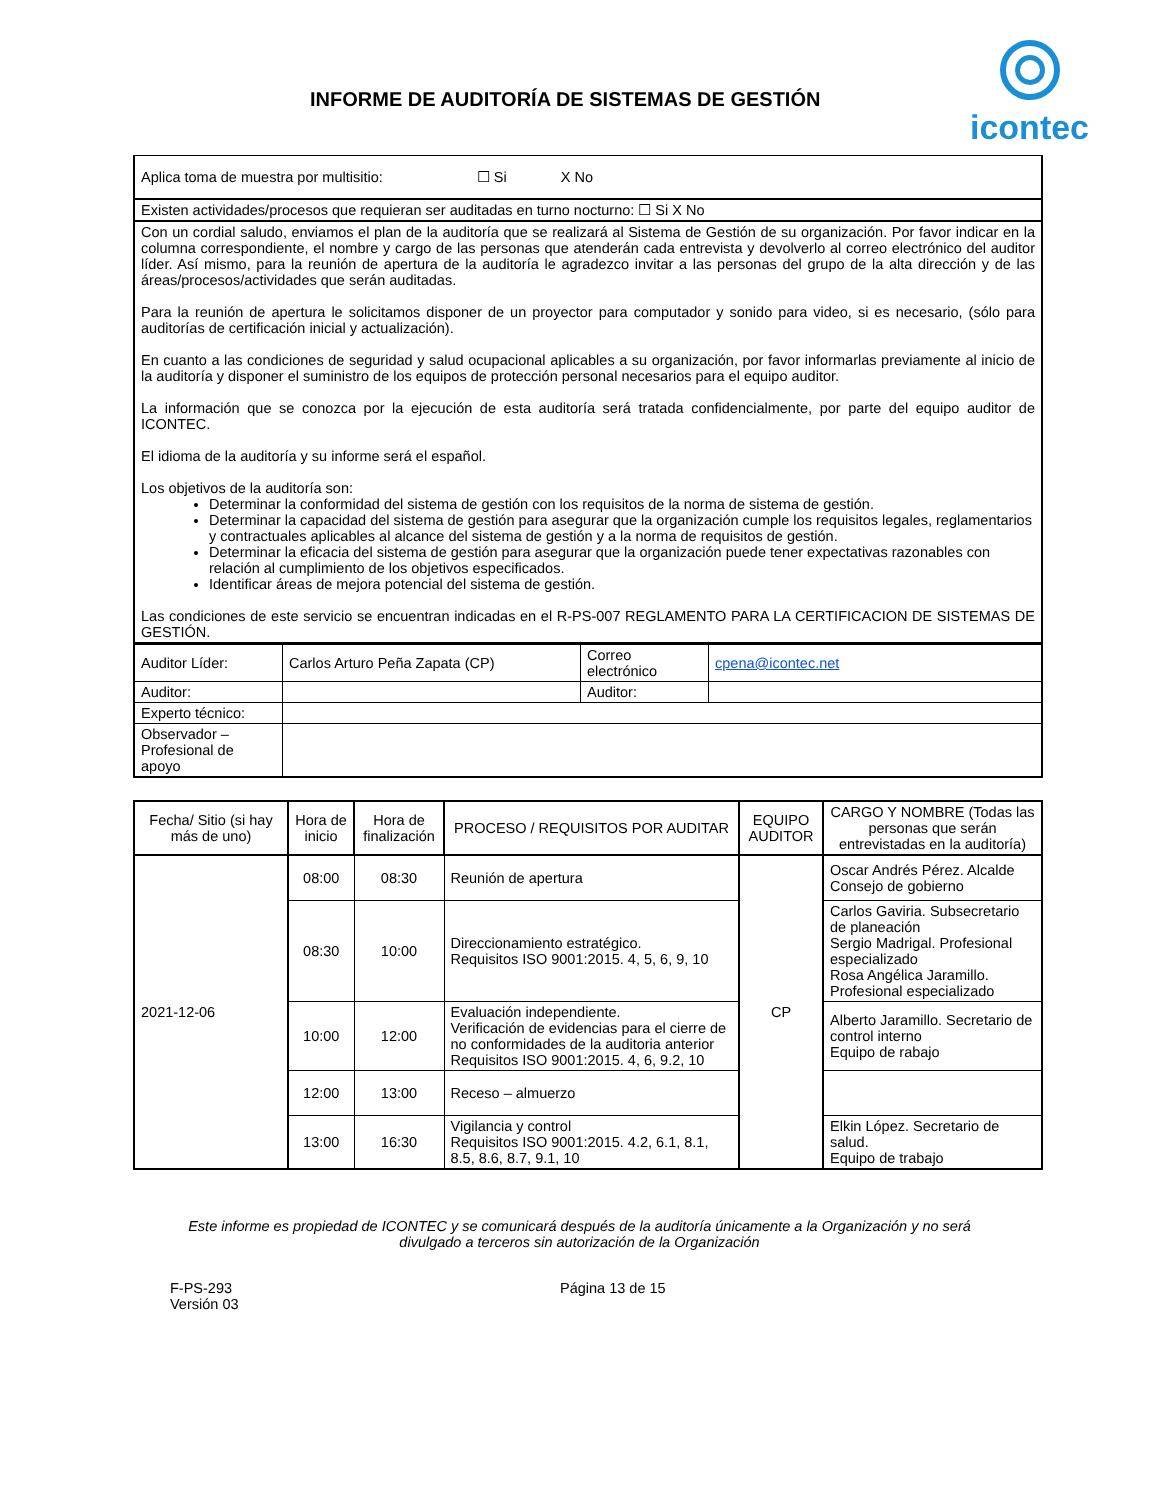INFORME DE AUDITORÍA DE SISTEMAS DE GESTIÓN
icontec
| Aplica toma de muestra por multisitio: ☐ Si X No |
| Existen actividades/procesos que requieran ser auditadas en turno nocturno: ☐ Si X No |
| Con un cordial saludo, enviamos el plan de la auditoría que se realizará al Sistema de Gestión de su organización. Por favor indicar en la columna correspondiente, el nombre y cargo de las personas que atenderán cada entrevista y devolverlo al correo electrónico del auditor líder. Así mismo, para la reunión de apertura de la auditoría le agradezco invitar a las personas del grupo de la alta dirección y de las áreas/procesos/actividades que serán auditadas. Para la reunión de apertura le solicitamos disponer de un proyector para computador y sonido para video, si es necesario, (sólo para auditorías de certificación inicial y actualización). En cuanto a las condiciones de seguridad y salud ocupacional aplicables a su organización, por favor informarlas previamente al inicio de la auditoría y disponer el suministro de los equipos de protección personal necesarios para el equipo auditor. La información que se conozca por la ejecución de esta auditoría será tratada confidencialmente, por parte del equipo auditor de ICONTEC. El idioma de la auditoría y su informe será el español. Los objetivos de la auditoría son: Determinar la conformidad del sistema de gestión con los requisitos de la norma de sistema de gestión. Determinar la capacidad del sistema de gestión para asegurar que la organización cumple los requisitos legales, reglamentarios y contractuales aplicables al alcance del sistema de gestión y a la norma de requisitos de gestión. Determinar la eficacia del sistema de gestión para asegurar que la organización puede tener expectativas razonables con relación al cumplimiento de los objetivos especificados. Identificar áreas de mejora potencial del sistema de gestión. Las condiciones de este servicio se encuentran indicadas en el R-PS-007 REGLAMENTO PARA LA CERTIFICACION DE SISTEMAS DE GESTIÓN. |
| Auditor Líder: | Carlos Arturo Peña Zapata (CP) | Correo electrónico | cpena@icontec.net |
| Auditor: | | Auditor: | |
| Experto técnico: | | | |
| Observador – Profesional de apoyo | | | |
| Fecha/ Sitio (si hay más de uno) | Hora de inicio | Hora de finalización | PROCESO / REQUISITOS POR AUDITAR | EQUIPO AUDITOR | CARGO Y NOMBRE (Todas las personas que serán entrevistadas en la auditoría) |
| --- | --- | --- | --- | --- | --- |
| 2021-12-06 | 08:00 | 08:30 | Reunión de apertura | CP | Oscar Andrés Pérez. Alcalde Consejo de gobierno |
| | 08:30 | 10:00 | Direccionamiento estratégico. Requisitos ISO 9001:2015. 4, 5, 6, 9, 10 | | Carlos Gaviria. Subsecretario de planeación Sergio Madrigal. Profesional especializado Rosa Angélica Jaramillo. Profesional especializado |
| | 10:00 | 12:00 | Evaluación independiente. Verificación de evidencias para el cierre de no conformidades de la auditoria anterior Requisitos ISO 9001:2015. 4, 6, 9.2, 10 | | Alberto Jaramillo. Secretario de control interno Equipo de rabajo |
| | 12:00 | 13:00 | Receso – almuerzo | | |
| | 13:00 | 16:30 | Vigilancia y control Requisitos ISO 9001:2015. 4.2, 6.1, 8.1, 8.5, 8.6, 8.7, 9.1, 10 | | Elkin López. Secretario de salud. Equipo de trabajo |
Este informe es propiedad de ICONTEC y se comunicará después de la auditoría únicamente a la Organización y no será divulgado a terceros sin autorización de la Organización
F-PS-293
Versión 03
Página 13 de 15